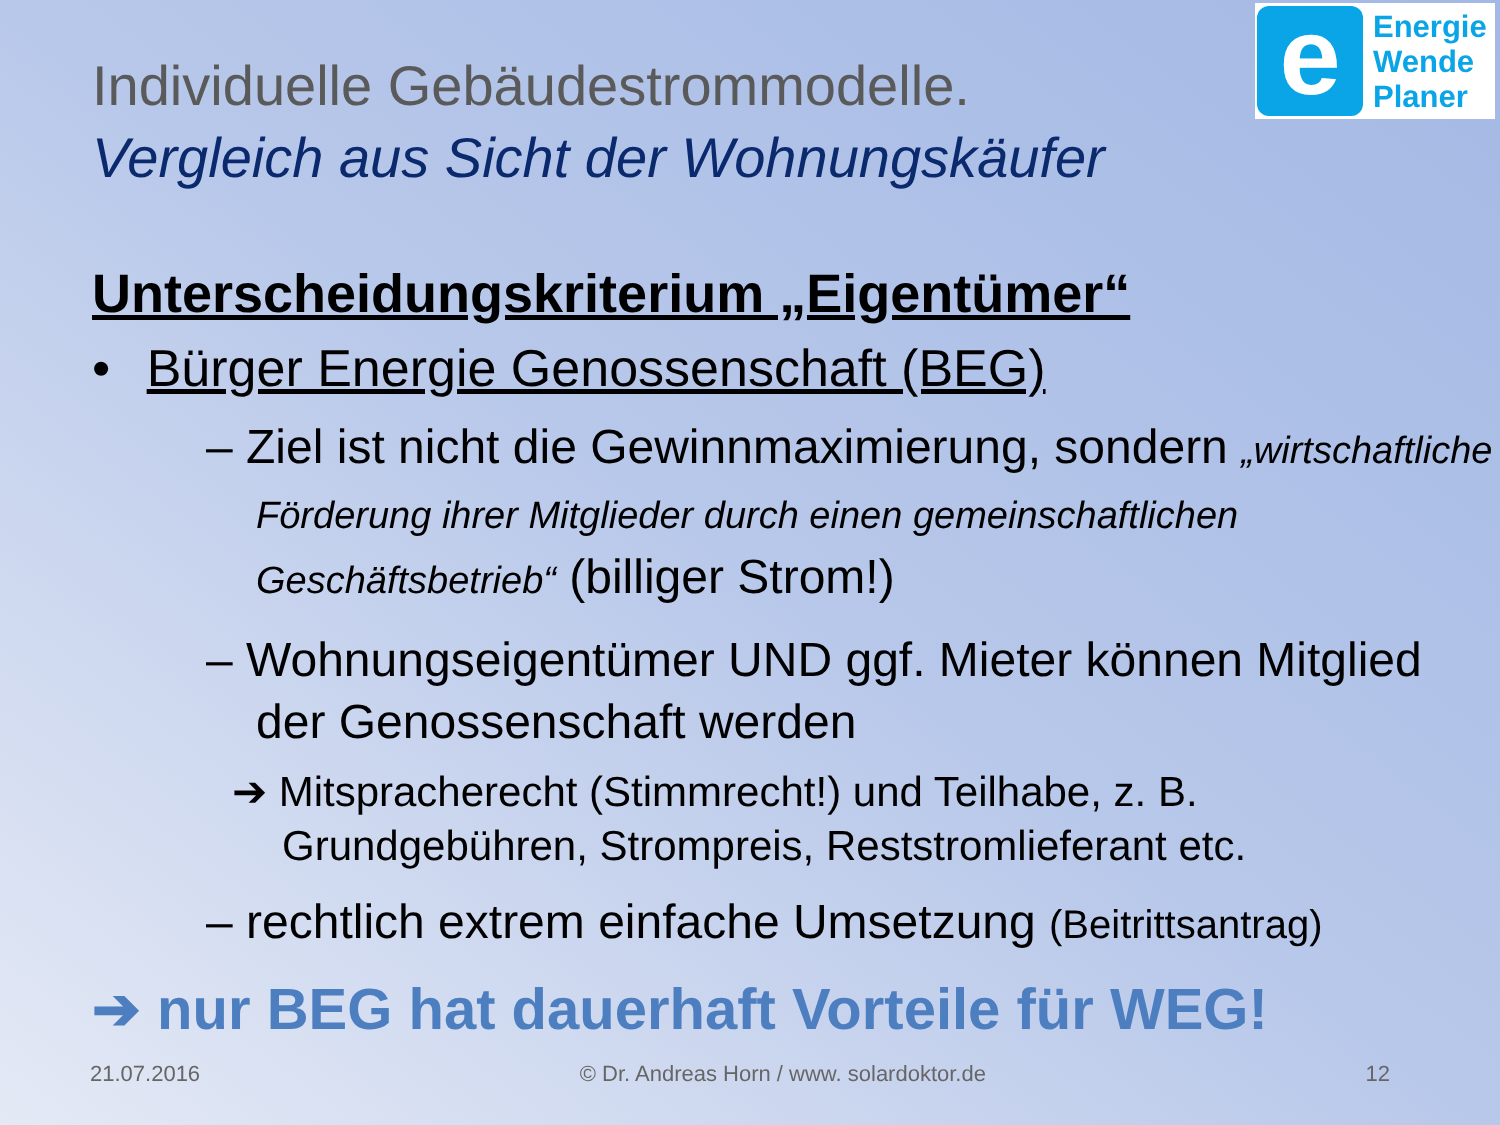e
Energie
Wende
Planer
Individuelle Gebäudestrommodelle.
Vergleich aus Sicht der Wohnungskäufer
Unterscheidungskriterium „Eigentümer“
• Bürger Energie Genossenschaft (BEG)
– Ziel ist nicht die Gewinnmaximierung, sondern „wirtschaftliche Förderung ihrer Mitglieder durch einen gemeinschaftlichen Geschäftsbetrieb“ (billiger Strom!)
– Wohnungseigentümer UND ggf. Mieter können Mitglied der Genossenschaft werden
➔ Mitspracherecht (Stimmrecht!) und Teilhabe, z. B. Grundgebühren, Strompreis, Reststromlieferant etc.
– rechtlich extrem einfache Umsetzung (Beitrittsantrag)
➔ nur BEG hat dauerhaft Vorteile für WEG!
21.07.2016 © Dr. Andreas Horn / www. solardoktor.de 12